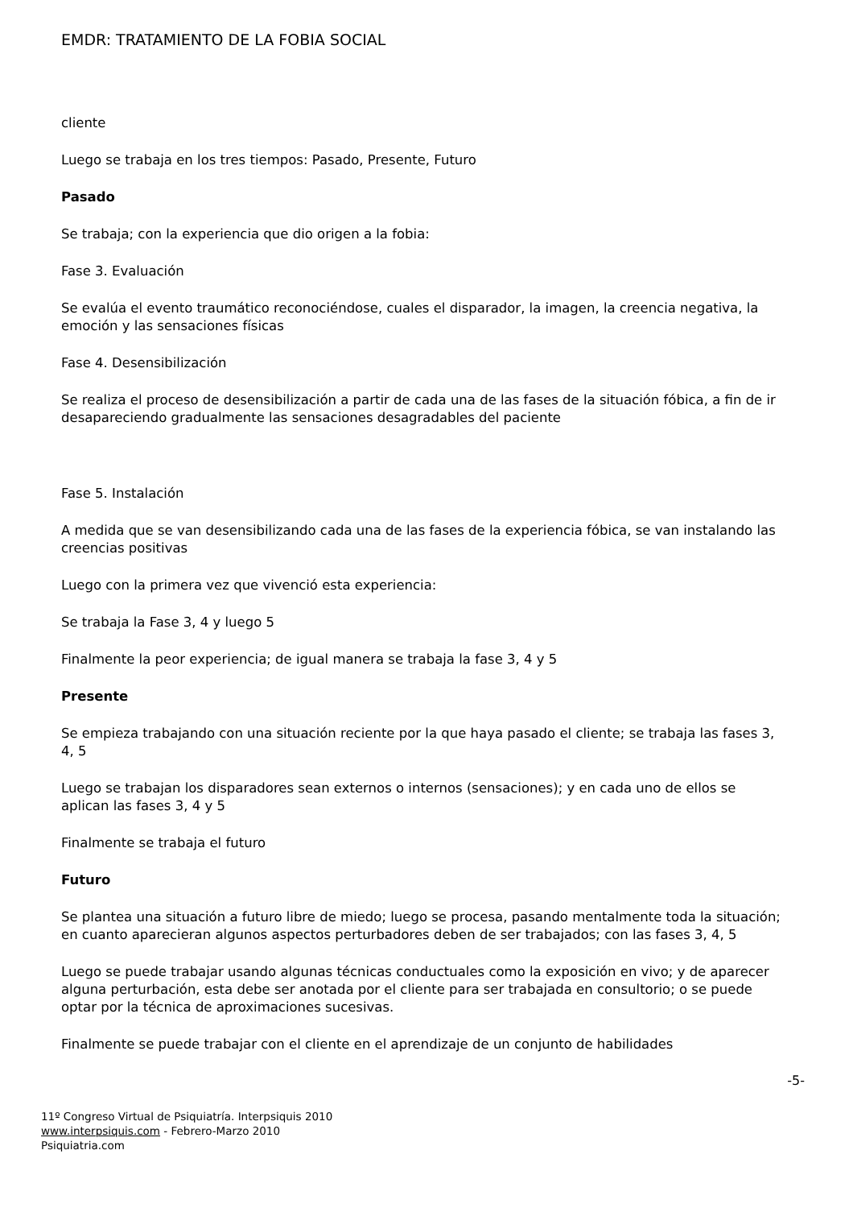EMDR: TRATAMIENTO DE LA FOBIA SOCIAL
cliente
Luego se trabaja en los tres tiempos: Pasado, Presente, Futuro
Pasado
Se trabaja; con la experiencia que dio origen a la fobia:
Fase 3. Evaluación
Se evalúa el evento traumático reconociéndose, cuales el disparador, la imagen, la creencia negativa, la emoción y las sensaciones físicas
Fase 4. Desensibilización
Se realiza el proceso de desensibilización a partir de cada una de las fases de la situación fóbica, a fin de ir desapareciendo gradualmente las sensaciones desagradables del paciente
Fase 5. Instalación
A medida que se van desensibilizando cada una de las fases de la experiencia fóbica, se van instalando las creencias positivas
Luego con la primera vez que vivenció esta experiencia:
Se trabaja la Fase 3, 4 y luego 5
Finalmente la peor experiencia; de igual manera se trabaja la fase 3, 4 y 5
Presente
Se empieza trabajando con una situación reciente por la que haya pasado el cliente; se trabaja las fases 3, 4, 5
Luego se trabajan los disparadores sean externos o internos (sensaciones); y en cada uno de ellos se aplican las fases 3, 4 y 5
Finalmente se trabaja el futuro
Futuro
Se plantea una situación a futuro libre de miedo; luego se procesa, pasando mentalmente toda la situación; en cuanto aparecieran algunos aspectos perturbadores deben de ser trabajados; con las fases 3, 4, 5
Luego se puede trabajar usando algunas técnicas conductuales como la exposición en vivo; y de aparecer alguna perturbación, esta debe ser anotada por el cliente para ser trabajada en consultorio; o se puede optar por la técnica de aproximaciones sucesivas.
Finalmente se puede trabajar con el cliente en el aprendizaje de un conjunto de habilidades
-5-
11º Congreso Virtual de Psiquiatría. Interpsiquis 2010
www.interpsiquis.com - Febrero-Marzo 2010
Psiquiatria.com